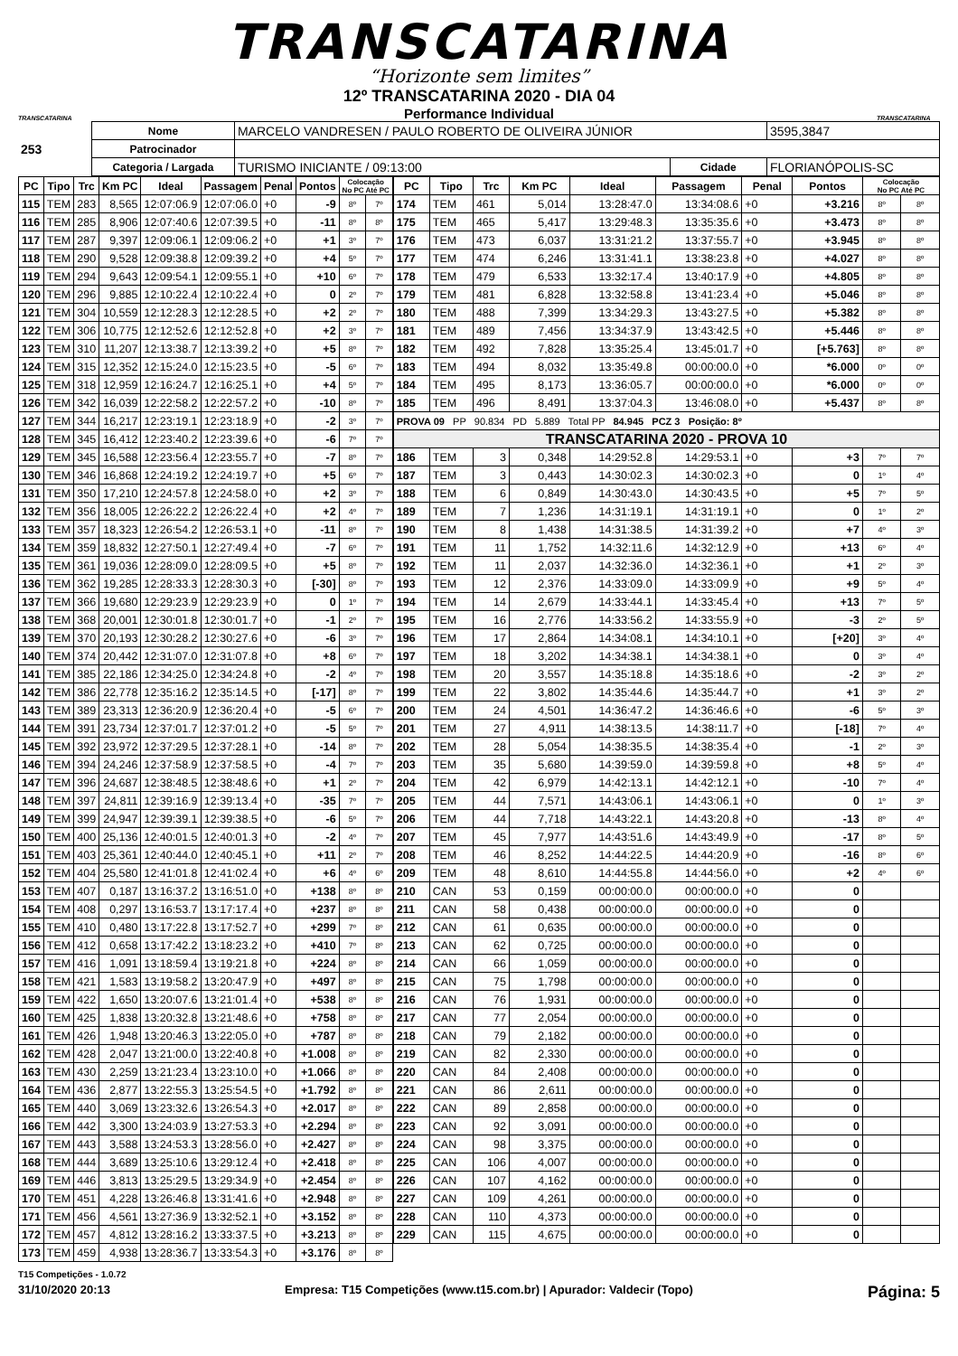TRANSCATARINA
“Horizonte sem limites”
TRANSCATARINA
12º TRANSCATARINA 2020 - DIA 04
Performance Individual
TRANSCATARINA
| 253 | Nome | MARCELO VANDRESEN / PAULO ROBERTO DE OLIVEIRA JÚNIOR | | | 3595,3847 |
| | Patrocinador | | | | |
| | Categoria / Largada | TURISMO INICIANTE / 09:13:00 | Cidade | FLORIANÓPOLIS-SC | |
| PC | Tipo | Trc | Km PC | Ideal | Passagem | Penal | Pontos | Colocação No PC Até PC | |
| --- | --- | --- | --- | --- | --- | --- | --- | --- | --- |
| 115 | TEM | 283 | 8,565 | 12:07:06.9 | 12:07:06.0 | +0 | -9 | 8º | 7º |
| 116 | TEM | 285 | 8,906 | 12:07:40.6 | 12:07:39.5 | +0 | -11 | 8º | 8º |
| 117 | TEM | 287 | 9,397 | 12:09:06.1 | 12:09:06.2 | +0 | +1 | 3º | 7º |
| 118 | TEM | 290 | 9,528 | 12:09:38.8 | 12:09:39.2 | +0 | +4 | 5º | 7º |
| 119 | TEM | 294 | 9,643 | 12:09:54.1 | 12:09:55.1 | +0 | +10 | 6º | 7º |
| 120 | TEM | 296 | 9,885 | 12:10:22.4 | 12:10:22.4 | +0 | 0 | 2º | 7º |
| 121 | TEM | 304 | 10,559 | 12:12:28.3 | 12:12:28.5 | +0 | +2 | 2º | 7º |
| 122 | TEM | 306 | 10,775 | 12:12:52.6 | 12:12:52.8 | +0 | +2 | 3º | 7º |
| 123 | TEM | 310 | 11,207 | 12:13:38.7 | 12:13:39.2 | +0 | +5 | 8º | 7º |
| 124 | TEM | 315 | 12,352 | 12:15:24.0 | 12:15:23.5 | +0 | -5 | 6º | 7º |
| 125 | TEM | 318 | 12,959 | 12:16:24.7 | 12:16:25.1 | +0 | +4 | 5º | 7º |
| 126 | TEM | 342 | 16,039 | 12:22:58.2 | 12:22:57.2 | +0 | -10 | 8º | 7º |
| 127 | TEM | 344 | 16,217 | 12:23:19.1 | 12:23:18.9 | +0 | -2 | 3º | 7º |
| 128 | TEM | 345 | 16,412 | 12:23:40.2 | 12:23:39.6 | +0 | -6 | 7º | 7º |
| 129 | TEM | 345 | 16,588 | 12:23:56.4 | 12:23:55.7 | +0 | -7 | 8º | 7º |
| 130 | TEM | 346 | 16,868 | 12:24:19.2 | 12:24:19.7 | +0 | +5 | 6º | 7º |
| 131 | TEM | 350 | 17,210 | 12:24:57.8 | 12:24:58.0 | +0 | +2 | 3º | 7º |
| 132 | TEM | 356 | 18,005 | 12:26:22.2 | 12:26:22.4 | +0 | +2 | 4º | 7º |
| 133 | TEM | 357 | 18,323 | 12:26:54.2 | 12:26:53.1 | +0 | -11 | 8º | 7º |
| 134 | TEM | 359 | 18,832 | 12:27:50.1 | 12:27:49.4 | +0 | -7 | 6º | 7º |
| 135 | TEM | 361 | 19,036 | 12:28:09.0 | 12:28:09.5 | +0 | +5 | 8º | 7º |
| 136 | TEM | 362 | 19,285 | 12:28:33.3 | 12:28:30.3 | +0 | [-30] | 8º | 7º |
| 137 | TEM | 366 | 19,680 | 12:29:23.9 | 12:29:23.9 | +0 | 0 | 1º | 7º |
| 138 | TEM | 368 | 20,001 | 12:30:01.8 | 12:30:01.7 | +0 | -1 | 2º | 7º |
| 139 | TEM | 370 | 20,193 | 12:30:28.2 | 12:30:27.6 | +0 | -6 | 3º | 7º |
| 140 | TEM | 374 | 20,442 | 12:31:07.0 | 12:31:07.8 | +0 | +8 | 6º | 7º |
| 141 | TEM | 385 | 22,186 | 12:34:25.0 | 12:34:24.8 | +0 | -2 | 4º | 7º |
| 142 | TEM | 386 | 22,778 | 12:35:16.2 | 12:35:14.5 | +0 | [-17] | 8º | 7º |
| 143 | TEM | 389 | 23,313 | 12:36:20.9 | 12:36:20.4 | +0 | -5 | 6º | 7º |
| 144 | TEM | 391 | 23,734 | 12:37:01.7 | 12:37:01.2 | +0 | -5 | 5º | 7º |
| 145 | TEM | 392 | 23,972 | 12:37:29.5 | 12:37:28.1 | +0 | -14 | 8º | 7º |
| 146 | TEM | 394 | 24,246 | 12:37:58.9 | 12:37:58.5 | +0 | -4 | 7º | 7º |
| 147 | TEM | 396 | 24,687 | 12:38:48.5 | 12:38:48.6 | +0 | +1 | 2º | 7º |
| 148 | TEM | 397 | 24,811 | 12:39:16.9 | 12:39:13.4 | +0 | -35 | 7º | 7º |
| 149 | TEM | 399 | 24,947 | 12:39:39.1 | 12:39:38.5 | +0 | -6 | 5º | 7º |
| 150 | TEM | 400 | 25,136 | 12:40:01.5 | 12:40:01.3 | +0 | -2 | 4º | 7º |
| 151 | TEM | 403 | 25,361 | 12:40:44.0 | 12:40:45.1 | +0 | +11 | 2º | 7º |
| 152 | TEM | 404 | 25,580 | 12:41:01.8 | 12:41:02.4 | +0 | +6 | 4º | 6º |
| 153 | TEM | 407 | 0,187 | 13:16:37.2 | 13:16:51.0 | +0 | +138 | 8º | 8º |
| 154 | TEM | 408 | 0,297 | 13:16:53.7 | 13:17:17.4 | +0 | +237 | 8º | 8º |
| 155 | TEM | 410 | 0,480 | 13:17:22.8 | 13:17:52.7 | +0 | +299 | 7º | 8º |
| 156 | TEM | 412 | 0,658 | 13:17:42.2 | 13:18:23.2 | +0 | +410 | 7º | 8º |
| 157 | TEM | 416 | 1,091 | 13:18:59.4 | 13:19:21.8 | +0 | +224 | 8º | 8º |
| 158 | TEM | 421 | 1,583 | 13:19:58.2 | 13:20:47.9 | +0 | +497 | 8º | 8º |
| 159 | TEM | 422 | 1,650 | 13:20:07.6 | 13:21:01.4 | +0 | +538 | 8º | 8º |
| 160 | TEM | 425 | 1,838 | 13:20:32.8 | 13:21:48.6 | +0 | +758 | 8º | 8º |
| 161 | TEM | 426 | 1,948 | 13:20:46.3 | 13:22:05.0 | +0 | +787 | 8º | 8º |
| 162 | TEM | 428 | 2,047 | 13:21:00.0 | 13:22:40.8 | +0 | +1.008 | 8º | 8º |
| 163 | TEM | 430 | 2,259 | 13:21:23.4 | 13:23:10.0 | +0 | +1.066 | 8º | 8º |
| 164 | TEM | 436 | 2,877 | 13:22:55.3 | 13:25:54.5 | +0 | +1.792 | 8º | 8º |
| 165 | TEM | 440 | 3,069 | 13:23:32.6 | 13:26:54.3 | +0 | +2.017 | 8º | 8º |
| 166 | TEM | 442 | 3,300 | 13:24:03.9 | 13:27:53.3 | +0 | +2.294 | 8º | 8º |
| 167 | TEM | 443 | 3,588 | 13:24:53.3 | 13:28:56.0 | +0 | +2.427 | 8º | 8º |
| 168 | TEM | 444 | 3,689 | 13:25:10.6 | 13:29:12.4 | +0 | +2.418 | 8º | 8º |
| 169 | TEM | 446 | 3,813 | 13:25:29.5 | 13:29:34.9 | +0 | +2.454 | 8º | 8º |
| 170 | TEM | 451 | 4,228 | 13:26:46.8 | 13:31:41.6 | +0 | +2.948 | 8º | 8º |
| 171 | TEM | 456 | 4,561 | 13:27:36.9 | 13:32:52.1 | +0 | +3.152 | 8º | 8º |
| 172 | TEM | 457 | 4,812 | 13:28:16.2 | 13:33:37.5 | +0 | +3.213 | 8º | 8º |
| 173 | TEM | 459 | 4,938 | 13:28:36.7 | 13:33:54.3 | +0 | +3.176 | 8º | 8º |
| PC | Tipo | Trc | Km PC | Ideal | Passagem | Penal | Pontos | Colocação No PC Até PC | |
| --- | --- | --- | --- | --- | --- | --- | --- | --- | --- |
| 174 | TEM | 461 | 5,014 | 13:28:47.0 | 13:34:08.6 | +0 | +3.216 | 8º | 8º |
| 175 | TEM | 465 | 5,417 | 13:29:48.3 | 13:35:35.6 | +0 | +3.473 | 8º | 8º |
| 176 | TEM | 473 | 6,037 | 13:31:21.2 | 13:37:55.7 | +0 | +3.945 | 8º | 8º |
| 177 | TEM | 474 | 6,246 | 13:31:41.1 | 13:38:23.8 | +0 | +4.027 | 8º | 8º |
| 178 | TEM | 479 | 6,533 | 13:32:17.4 | 13:40:17.9 | +0 | +4.805 | 8º | 8º |
| 179 | TEM | 481 | 6,828 | 13:32:58.8 | 13:41:23.4 | +0 | +5.046 | 8º | 8º |
| 180 | TEM | 488 | 7,399 | 13:34:29.3 | 13:43:27.5 | +0 | +5.382 | 8º | 8º |
| 181 | TEM | 489 | 7,456 | 13:34:37.9 | 13:43:42.5 | +0 | +5.446 | 8º | 8º |
| 182 | TEM | 492 | 7,828 | 13:35:25.4 | 13:45:01.7 | +0 | [+5.763] | 8º | 8º |
| 183 | TEM | 494 | 8,032 | 13:35:49.8 | 00:00:00.0 | +0 | *6.000 | 0º | 0º |
| 184 | TEM | 495 | 8,173 | 13:36:05.7 | 00:00:00.0 | +0 | *6.000 | 0º | 0º |
| 185 | TEM | 496 | 8,491 | 13:37:04.3 | 13:46:08.0 | +0 | +5.437 | 8º | 8º |
| PROVA 09 PP 90.834 PD 5.889 Total PP 84.945 PCZ 3 Posição: 8º | | | | | | | | | |
| TRANSCATARINA 2020 - PROVA 10 | | | | | | | | | |
| 186 | TEM | 3 | 0,348 | 14:29:52.8 | 14:29:53.1 | +0 | +3 | 7º | 7º |
| 187 | TEM | 3 | 0,443 | 14:30:02.3 | 14:30:02.3 | +0 | 0 | 1º | 4º |
| 188 | TEM | 6 | 0,849 | 14:30:43.0 | 14:30:43.5 | +0 | +5 | 7º | 5º |
| 189 | TEM | 7 | 1,236 | 14:31:19.1 | 14:31:19.1 | +0 | 0 | 1º | 2º |
| 190 | TEM | 8 | 1,438 | 14:31:38.5 | 14:31:39.2 | +0 | +7 | 4º | 3º |
| 191 | TEM | 11 | 1,752 | 14:32:11.6 | 14:32:12.9 | +0 | +13 | 6º | 4º |
| 192 | TEM | 11 | 2,037 | 14:32:36.0 | 14:32:36.1 | +0 | +1 | 2º | 3º |
| 193 | TEM | 12 | 2,376 | 14:33:09.0 | 14:33:09.9 | +0 | +9 | 5º | 4º |
| 194 | TEM | 14 | 2,679 | 14:33:44.1 | 14:33:45.4 | +0 | +13 | 7º | 5º |
| 195 | TEM | 16 | 2,776 | 14:33:56.2 | 14:33:55.9 | +0 | -3 | 2º | 5º |
| 196 | TEM | 17 | 2,864 | 14:34:08.1 | 14:34:10.1 | +0 | [+20] | 3º | 4º |
| 197 | TEM | 18 | 3,202 | 14:34:38.1 | 14:34:38.1 | +0 | 0 | 3º | 4º |
| 198 | TEM | 20 | 3,557 | 14:35:18.8 | 14:35:18.6 | +0 | -2 | 3º | 2º |
| 199 | TEM | 22 | 3,802 | 14:35:44.6 | 14:35:44.7 | +0 | +1 | 3º | 2º |
| 200 | TEM | 24 | 4,501 | 14:36:47.2 | 14:36:46.6 | +0 | -6 | 5º | 3º |
| 201 | TEM | 27 | 4,911 | 14:38:13.5 | 14:38:11.7 | +0 | [-18] | 7º | 4º |
| 202 | TEM | 28 | 5,054 | 14:38:35.5 | 14:38:35.4 | +0 | -1 | 2º | 3º |
| 203 | TEM | 35 | 5,680 | 14:39:59.0 | 14:39:59.8 | +0 | +8 | 5º | 4º |
| 204 | TEM | 42 | 6,979 | 14:42:13.1 | 14:42:12.1 | +0 | -10 | 7º | 4º |
| 205 | TEM | 44 | 7,571 | 14:43:06.1 | 14:43:06.1 | +0 | 0 | 1º | 3º |
| 206 | TEM | 44 | 7,718 | 14:43:22.1 | 14:43:20.8 | +0 | -13 | 8º | 4º |
| 207 | TEM | 45 | 7,977 | 14:43:51.6 | 14:43:49.9 | +0 | -17 | 8º | 5º |
| 208 | TEM | 46 | 8,252 | 14:44:22.5 | 14:44:20.9 | +0 | -16 | 8º | 6º |
| 209 | TEM | 48 | 8,610 | 14:44:55.8 | 14:44:56.0 | +0 | +2 | 4º | 6º |
| 210 | CAN | 53 | 0,159 | 00:00:00.0 | 00:00:00.0 | +0 | 0 | | |
| 211 | CAN | 58 | 0,438 | 00:00:00.0 | 00:00:00.0 | +0 | 0 | | |
| 212 | CAN | 61 | 0,635 | 00:00:00.0 | 00:00:00.0 | +0 | 0 | | |
| 213 | CAN | 62 | 0,725 | 00:00:00.0 | 00:00:00.0 | +0 | 0 | | |
| 214 | CAN | 66 | 1,059 | 00:00:00.0 | 00:00:00.0 | +0 | 0 | | |
| 215 | CAN | 75 | 1,798 | 00:00:00.0 | 00:00:00.0 | +0 | 0 | | |
| 216 | CAN | 76 | 1,931 | 00:00:00.0 | 00:00:00.0 | +0 | 0 | | |
| 217 | CAN | 77 | 2,054 | 00:00:00.0 | 00:00:00.0 | +0 | 0 | | |
| 218 | CAN | 79 | 2,182 | 00:00:00.0 | 00:00:00.0 | +0 | 0 | | |
| 219 | CAN | 82 | 2,330 | 00:00:00.0 | 00:00:00.0 | +0 | 0 | | |
| 220 | CAN | 84 | 2,408 | 00:00:00.0 | 00:00:00.0 | +0 | 0 | | |
| 221 | CAN | 86 | 2,611 | 00:00:00.0 | 00:00:00.0 | +0 | 0 | | |
| 222 | CAN | 89 | 2,858 | 00:00:00.0 | 00:00:00.0 | +0 | 0 | | |
| 223 | CAN | 92 | 3,091 | 00:00:00.0 | 00:00:00.0 | +0 | 0 | | |
| 224 | CAN | 98 | 3,375 | 00:00:00.0 | 00:00:00.0 | +0 | 0 | | |
| 225 | CAN | 106 | 4,007 | 00:00:00.0 | 00:00:00.0 | +0 | 0 | | |
| 226 | CAN | 107 | 4,162 | 00:00:00.0 | 00:00:00.0 | +0 | 0 | | |
| 227 | CAN | 109 | 4,261 | 00:00:00.0 | 00:00:00.0 | +0 | 0 | | |
| 228 | CAN | 110 | 4,373 | 00:00:00.0 | 00:00:00.0 | +0 | 0 | | |
| 229 | CAN | 115 | 4,675 | 00:00:00.0 | 00:00:00.0 | +0 | 0 | | |
T15 Competições - 1.0.72
31/10/2020 20:13 Empresa: T15 Competições (www.t15.com.br) | Apurador: Valdecir (Topo) Página: 5